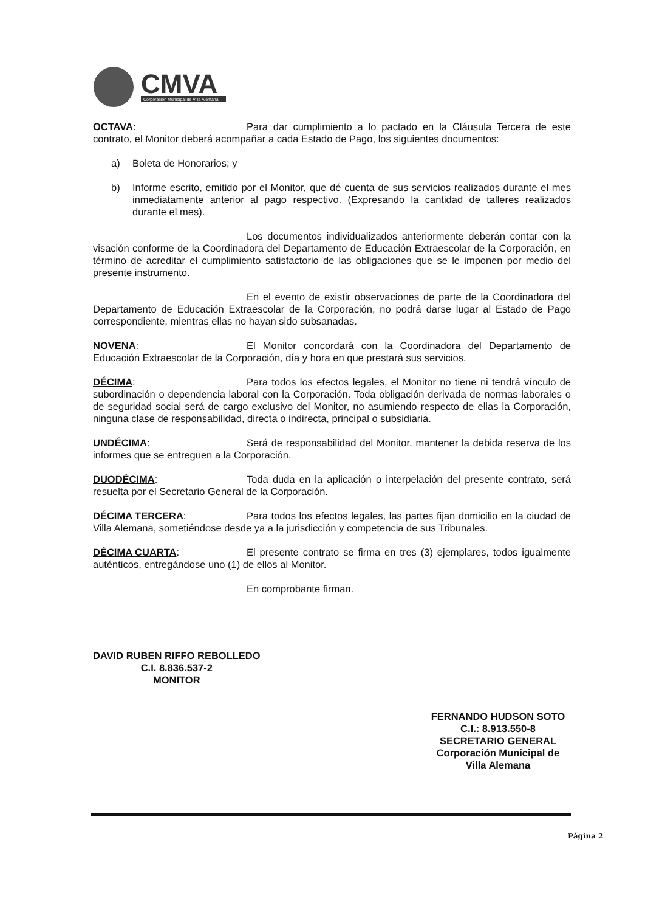CMVA
Corporación Municipal de Villa Alemana
OCTAVA: Para dar cumplimiento a lo pactado en la Cláusula Tercera de este contrato, el Monitor deberá acompañar a cada Estado de Pago, los siguientes documentos:
a) Boleta de Honorarios; y
b) Informe escrito, emitido por el Monitor, que dé cuenta de sus servicios realizados durante el mes inmediatamente anterior al pago respectivo. (Expresando la cantidad de talleres realizados durante el mes).
Los documentos individualizados anteriormente deberán contar con la visación conforme de la Coordinadora del Departamento de Educación Extraescolar de la Corporación, en término de acreditar el cumplimiento satisfactorio de las obligaciones que se le imponen por medio del presente instrumento.
En el evento de existir observaciones de parte de la Coordinadora del Departamento de Educación Extraescolar de la Corporación, no podrá darse lugar al Estado de Pago correspondiente, mientras ellas no hayan sido subsanadas.
NOVENA: El Monitor concordará con la Coordinadora del Departamento de Educación Extraescolar de la Corporación, día y hora en que prestará sus servicios.
DÉCIMA: Para todos los efectos legales, el Monitor no tiene ni tendrá vínculo de subordinación o dependencia laboral con la Corporación. Toda obligación derivada de normas laborales o de seguridad social será de cargo exclusivo del Monitor, no asumiendo respecto de ellas la Corporación, ninguna clase de responsabilidad, directa o indirecta, principal o subsidiaria.
UNDÉCIMA: Será de responsabilidad del Monitor, mantener la debida reserva de los informes que se entreguen a la Corporación.
DUODÉCIMA: Toda duda en la aplicación o interpelación del presente contrato, será resuelta por el Secretario General de la Corporación.
DÉCIMA TERCERA: Para todos los efectos legales, las partes fijan domicilio en la ciudad de Villa Alemana, sometiéndose desde ya a la jurisdicción y competencia de sus Tribunales.
DÉCIMA CUARTA: El presente contrato se firma en tres (3) ejemplares, todos igualmente auténticos, entregándose uno (1) de ellos al Monitor.
En comprobante firman.
DAVID RUBEN RIFFO REBOLLEDO
C.I. 8.836.537-2
MONITOR
FERNANDO HUDSON SOTO
C.I.: 8.913.550-8
SECRETARIO GENERAL
Corporación Municipal de
Villa Alemana
Página 2